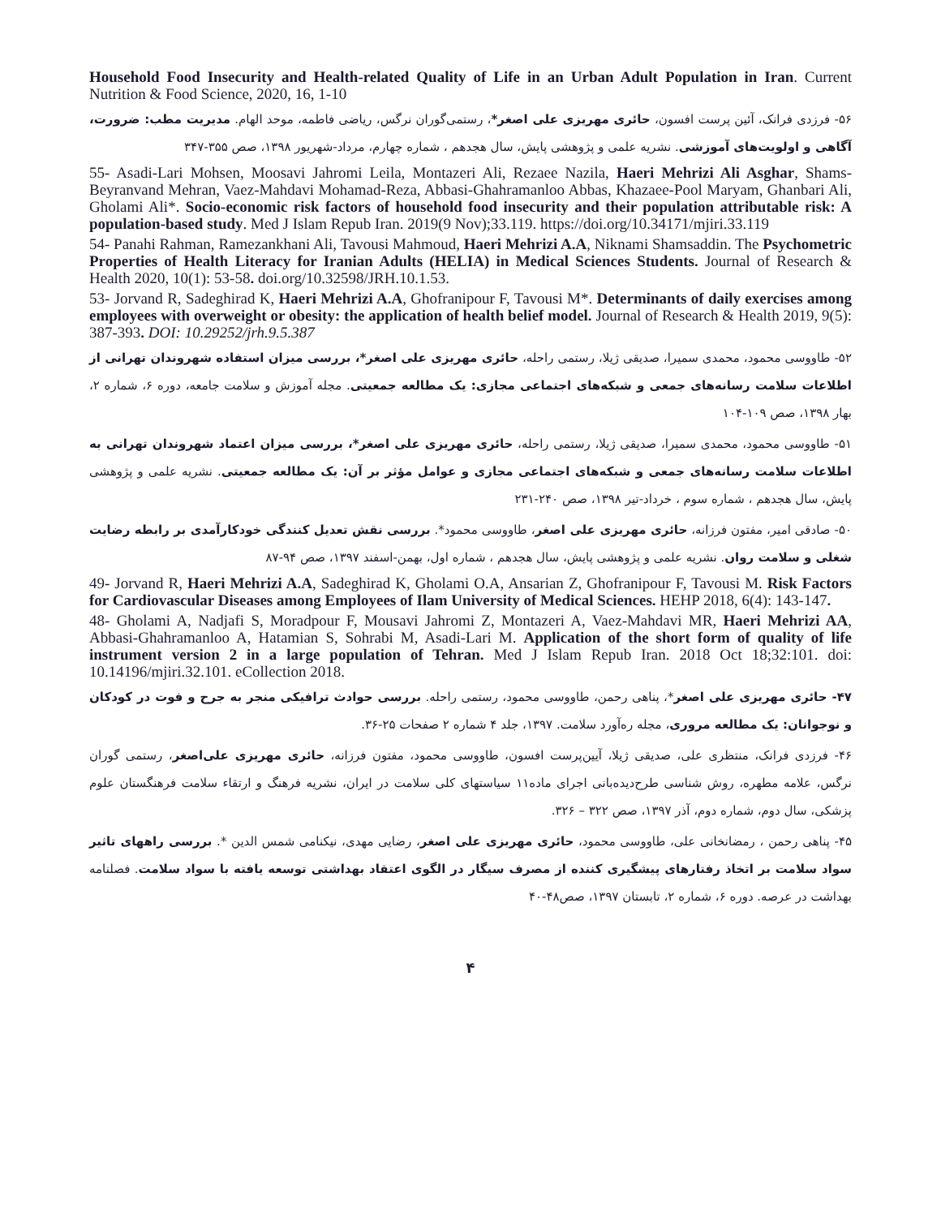Household Food Insecurity and Health-related Quality of Life in an Urban Adult Population in Iran. Current Nutrition & Food Science, 2020, 16, 1-10
۵۶- فرزدی فرانک، آئین پرست افسون، حائری مهریزی علی اصغر*، رستمی‌گوران نرگس، ریاضی فاطمه، موحد الهام. مدیریت مطب: ضرورت، آگاهی و اولویت‌های آموزشی. نشریه علمی و پژوهشی پایش، سال هجدهم ، شماره چهارم، مرداد-شهریور ۱۳۹۸، صص ۳۵۵-۳۴۷
55- Asadi-Lari Mohsen, Moosavi Jahromi Leila, Montazeri Ali, Rezaee Nazila, Haeri Mehrizi Ali Asghar, Shams-Beyranvand Mehran, Vaez-Mahdavi Mohamad-Reza, Abbasi-Ghahramanloo Abbas, Khazaee-Pool Maryam, Ghanbari Ali, Gholami Ali*. Socio-economic risk factors of household food insecurity and their population attributable risk: A population-based study. Med J Islam Repub Iran. 2019(9 Nov);33.119. https://doi.org/10.34171/mjiri.33.119
54- Panahi Rahman, Ramezankhani Ali, Tavousi Mahmoud, Haeri Mehrizi A.A, Niknami Shamsaddin. The Psychometric Properties of Health Literacy for Iranian Adults (HELIA) in Medical Sciences Students. Journal of Research & Health 2020, 10(1): 53-58. doi.org/10.32598/JRH.10.1.53.
53- Jorvand R, Sadeghirad K, Haeri Mehrizi A.A, Ghofranipour F, Tavousi M*. Determinants of daily exercises among employees with overweight or obesity: the application of health belief model. Journal of Research & Health 2019, 9(5): 387-393. DOI: 10.29252/jrh.9.5.387
۵۲- طاووسی محمود، محمدی سمیرا، صدیقی ژیلا، رستمی راحله، حائری مهریزی علی اصغر*، بررسی میزان استفاده شهروندان تهرانی از اطلاعات سلامت رسانه‌های جمعی و شبکه‌های اجتماعی مجازی: یک مطالعه جمعیتی. مجله آموزش و سلامت جامعه، دوره ۶، شماره ۲، بهار ۱۳۹۸، صص ۱۰۹-۱۰۴
۵۱- طاووسی محمود، محمدی سمیرا، صدیقی ژیلا، رستمی راحله، حائری مهریزی علی اصغر*، بررسی میزان اعتماد شهروندان تهرانی به اطلاعات سلامت رسانه‌های جمعی و شبکه‌های اجتماعی مجازی و عوامل مؤثر بر آن: یک مطالعه جمعیتی. نشریه علمی و پژوهشی پایش، سال هجدهم ، شماره سوم ، خرداد-تیر ۱۳۹۸، صص ۲۴۰-۲۳۱
۵۰- صادقی امیر، مفتون فرزانه، حائری مهریزی علی اصغر، طاووسی محمود*. بررسی نقش تعدیل کنندگی خودکارآمدی بر رابطه رضایت شغلی و سلامت روان. نشریه علمی و پژوهشی پایش، سال هجدهم ، شماره اول، بهمن-اسفند ۱۳۹۷، صص ۹۴-۸۷
49- Jorvand R, Haeri Mehrizi A.A, Sadeghirad K, Gholami O.A, Ansarian Z, Ghofranipour F, Tavousi M. Risk Factors for Cardiovascular Diseases among Employees of Ilam University of Medical Sciences. HEHP 2018, 6(4): 143-147.
48- Gholami A, Nadjafi S, Moradpour F, Mousavi Jahromi Z, Montazeri A, Vaez-Mahdavi MR, Haeri Mehrizi AA, Abbasi-Ghahramanloo A, Hatamian S, Sohrabi M, Asadi-Lari M. Application of the short form of quality of life instrument version 2 in a large population of Tehran. Med J Islam Repub Iran. 2018 Oct 18;32:101. doi: 10.14196/mjiri.32.101. eCollection 2018.
۴۷- حائری مهریزی علی اصغر*، پناهی رحمن، طاووسی محمود، رستمی راحله. بررسی حوادث ترافیکی منجر به جرح و فوت در کودکان و نوجوانان: یک مطالعه مروری، مجله ره‌آورد سلامت. ۱۳۹۷، جلد ۴ شماره ۲ صفحات ۲۵-۳۶.
۴۶- فرزدی فرانک، منتظری علی، صدیقی ژیلا، آیین‌پرست افسون، طاووسی محمود، مفتون فرزانه، حائری مهریزی علی‌اصغر، رستمی گوران نرگس، علامه مطهره، روش شناسی طرح‌دیده‌بانی اجرای ماده۱۱ سیاستهای کلی سلامت در ایران، نشریه فرهنگ و ارتقاء سلامت فرهنگستان علوم پزشکی، سال دوم، شماره دوم، آذر ۱۳۹۷، صص ۳۲۲ – ۳۲۶.
۴۵- پناهی رحمن ، رمضانخانی علی، طاووسی محمود، حائری مهریزی علی اصغر، رضایی مهدی، نیکنامی شمس الدین *. بررسی راههای تاثیر سواد سلامت بر اتخاذ رفتارهای پیشگیری کننده از مصرف سیگار در الگوی اعتقاد بهداشتی توسعه یافته با سواد سلامت. فصلنامه بهداشت در عرصه. دوره ۶، شماره ۲، تابستان ۱۳۹۷، صص۴۸-۴۰
۴